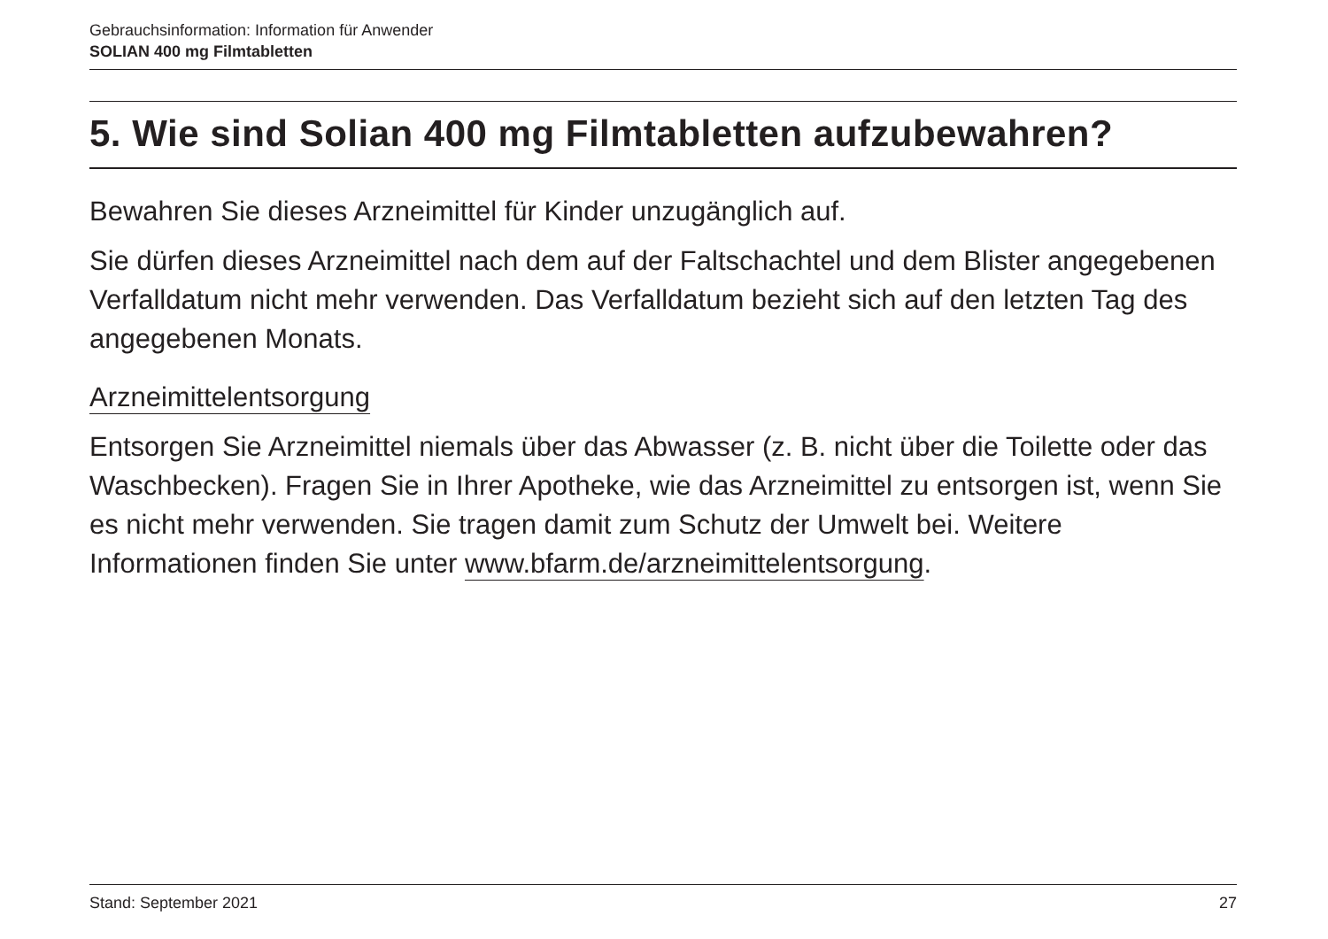Gebrauchsinformation: Information für Anwender
SOLIAN 400 mg Filmtabletten
5. Wie sind Solian 400 mg Filmtabletten aufzubewahren?
Bewahren Sie dieses Arzneimittel für Kinder unzugänglich auf.
Sie dürfen dieses Arzneimittel nach dem auf der Faltschachtel und dem Blister angegebenen Verfalldatum nicht mehr verwenden. Das Verfalldatum bezieht sich auf den letzten Tag des angegebenen Monats.
Arzneimittelentsorgung
Entsorgen Sie Arzneimittel niemals über das Abwasser (z. B. nicht über die Toilette oder das Waschbecken). Fragen Sie in Ihrer Apotheke, wie das Arzneimittel zu entsorgen ist, wenn Sie es nicht mehr verwenden. Sie tragen damit zum Schutz der Umwelt bei. Weitere Informationen finden Sie unter www.bfarm.de/arzneimittelentsorgung.
Stand: September 2021 27